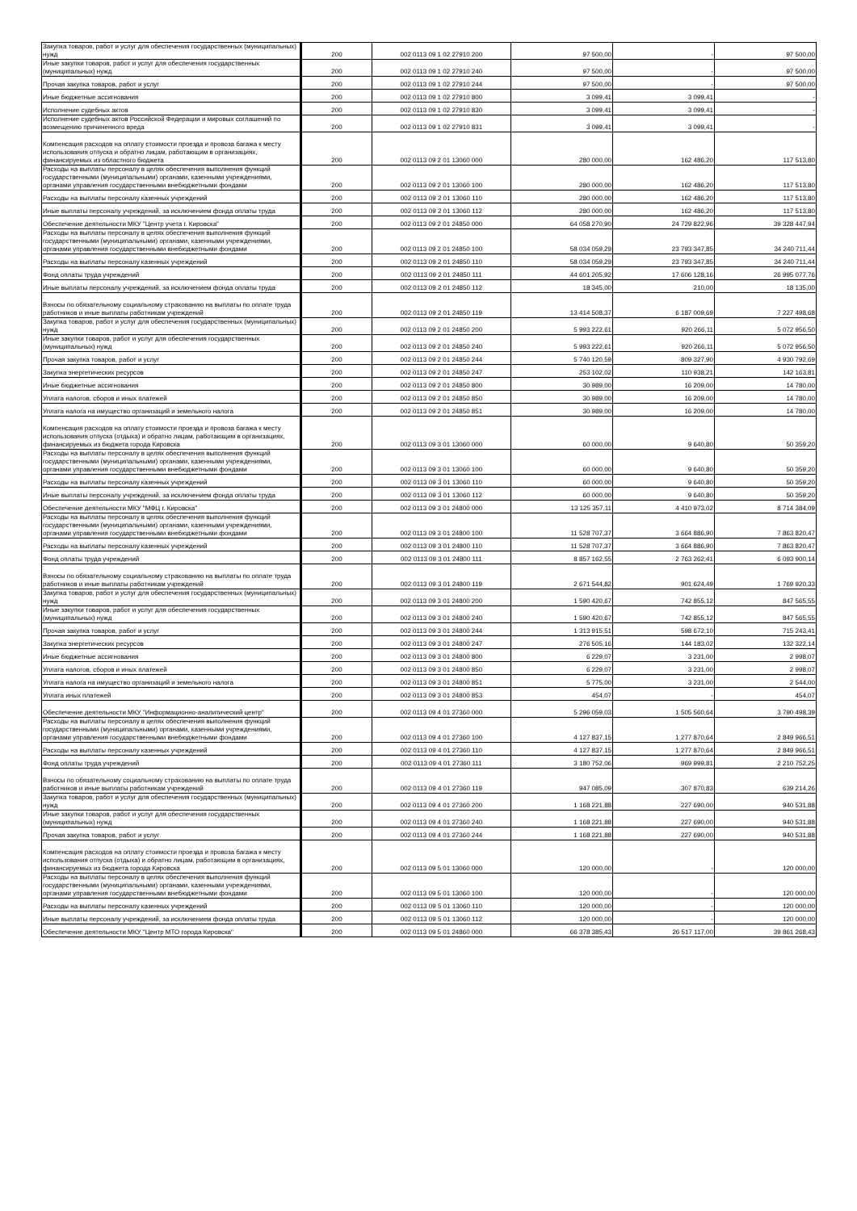| Закупка товаров, работ и услуг для обеспечения государственных (муниципальных) нужд | 200 | 002 0113 09 1 02 27910 200 | 97 500,00 | - | 97 500,00 |
| Иные закупки товаров, работ и услуг для обеспечения государственных (муниципальных) нужд | 200 | 002 0113 09 1 02 27910 240 | 97 500,00 | - | 97 500,00 |
| Прочая закупка товаров, работ и услуг | 200 | 002 0113 09 1 02 27910 244 | 97 500,00 | - | 97 500,00 |
| Иные бюджетные ассигнования | 200 | 002 0113 09 1 02 27910 800 | 3 099,41 | 3 099,41 | - |
| Исполнение судебных актов | 200 | 002 0113 09 1 02 27910 830 | 3 099,41 | 3 099,41 | - |
| Исполнение судебных актов Российской Федерации и мировых соглашений по возмещению причиненного вреда | 200 | 002 0113 09 1 02 27910 831 | 3 099,41 | 3 099,41 | - |
| Компенсация расходов на оплату стоимости проезда и провоза багажа к месту использования отпуска и обратно лицам, работающим в организациях, финансируемых из областного бюджета | 200 | 002 0113 09 2 01 13060 000 | 280 000,00 | 162 486,20 | 117 513,80 |
| Расходы на выплаты персоналу в целях обеспечения выполнения функций государственными (муниципальными) органами, казенными учреждениями, органами управления государственными внебюджетными фондами | 200 | 002 0113 09 2 01 13060 100 | 280 000,00 | 162 486,20 | 117 513,80 |
| Расходы на выплаты персоналу казенных учреждений | 200 | 002 0113 09 2 01 13060 110 | 280 000,00 | 162 486,20 | 117 513,80 |
| Иные выплаты персоналу учреждений, за исключением фонда оплаты труда | 200 | 002 0113 09 2 01 13060 112 | 280 000,00 | 162 486,20 | 117 513,80 |
| Обеспечение деятельности МКУ "Центр учета г. Кировска" | 200 | 002 0113 09 2 01 24850 000 | 64 058 270,90 | 24 729 822,96 | 39 328 447,94 |
| Расходы на выплаты персоналу в целях обеспечения выполнения функций государственными (муниципальными) органами, казенными учреждениями, органами управления государственными внебюджетными фондами | 200 | 002 0113 09 2 01 24850 100 | 58 034 059,29 | 23 793 347,85 | 34 240 711,44 |
| Расходы на выплаты персоналу казенных учреждений | 200 | 002 0113 09 2 01 24850 110 | 58 034 059,29 | 23 793 347,85 | 34 240 711,44 |
| Фонд оплаты труда учреждений | 200 | 002 0113 09 2 01 24850 111 | 44 601 205,92 | 17 606 128,16 | 26 995 077,76 |
| Иные выплаты персоналу учреждений, за исключением фонда оплаты труда | 200 | 002 0113 09 2 01 24850 112 | 18 345,00 | 210,00 | 18 135,00 |
| Взносы по обязательному социальному страхованию на выплаты по оплате труда работников и иные выплаты работникам учреждений | 200 | 002 0113 09 2 01 24850 119 | 13 414 508,37 | 6 187 009,69 | 7 227 498,68 |
| Закупка товаров, работ и услуг для обеспечения государственных (муниципальных) нужд | 200 | 002 0113 09 2 01 24850 200 | 5 993 222,61 | 920 266,11 | 5 072 956,50 |
| Иные закупки товаров, работ и услуг для обеспечения государственных (муниципальных) нужд | 200 | 002 0113 09 2 01 24850 240 | 5 993 222,61 | 920 266,11 | 5 072 956,50 |
| Прочая закупка товаров, работ и услуг | 200 | 002 0113 09 2 01 24850 244 | 5 740 120,59 | 809 327,90 | 4 930 792,69 |
| Закупка энергетических ресурсов | 200 | 002 0113 09 2 01 24850 247 | 253 102,02 | 110 938,21 | 142 163,81 |
| Иные бюджетные ассигнования | 200 | 002 0113 09 2 01 24850 800 | 30 989,00 | 16 209,00 | 14 780,00 |
| Уплата налогов, сборов и иных платежей | 200 | 002 0113 09 2 01 24850 850 | 30 989,00 | 16 209,00 | 14 780,00 |
| Уплата налога на имущество организаций и земельного налога | 200 | 002 0113 09 2 01 24850 851 | 30 989,00 | 16 209,00 | 14 780,00 |
| Компенсация расходов на оплату стоимости проезда и провоза багажа к месту использования отпуска (отдыха) и обратно лицам, работающим в организациях, финансируемых из бюджета города Кировска | 200 | 002 0113 09 3 01 13060 000 | 60 000,00 | 9 640,80 | 50 359,20 |
| Расходы на выплаты персоналу в целях обеспечения выполнения функций государственными (муниципальными) органами, казенными учреждениями, органами управления государственными внебюджетными фондами | 200 | 002 0113 09 3 01 13060 100 | 60 000,00 | 9 640,80 | 50 359,20 |
| Расходы на выплаты персоналу казенных учреждений | 200 | 002 0113 09 3 01 13060 110 | 60 000,00 | 9 640,80 | 50 359,20 |
| Иные выплаты персоналу учреждений, за исключением фонда оплаты труда | 200 | 002 0113 09 3 01 13060 112 | 60 000,00 | 9 640,80 | 50 359,20 |
| Обеспечение деятельности МКУ "МФЦ г. Кировска" | 200 | 002 0113 09 3 01 24800 000 | 13 125 357,11 | 4 410 973,02 | 8 714 384,09 |
| Расходы на выплаты персоналу в целях обеспечения выполнения функций государственными (муниципальными) органами, казенными учреждениями, органами управления государственными внебюджетными фондами | 200 | 002 0113 09 3 01 24800 100 | 11 528 707,37 | 3 664 886,90 | 7 863 820,47 |
| Расходы на выплаты персоналу казенных учреждений | 200 | 002 0113 09 3 01 24800 110 | 11 528 707,37 | 3 664 886,90 | 7 863 820,47 |
| Фонд оплаты труда учреждений | 200 | 002 0113 09 3 01 24800 111 | 8 857 162,55 | 2 763 262,41 | 6 093 900,14 |
| Взносы по обязательному социальному страхованию на выплаты по оплате труда работников и иные выплаты работникам учреждений | 200 | 002 0113 09 3 01 24800 119 | 2 671 544,82 | 901 624,49 | 1 769 920,33 |
| Закупка товаров, работ и услуг для обеспечения государственных (муниципальных) нужд | 200 | 002 0113 09 3 01 24800 200 | 1 590 420,67 | 742 855,12 | 847 565,55 |
| Иные закупки товаров, работ и услуг для обеспечения государственных (муниципальных) нужд | 200 | 002 0113 09 3 01 24800 240 | 1 590 420,67 | 742 855,12 | 847 565,55 |
| Прочая закупка товаров, работ и услуг | 200 | 002 0113 09 3 01 24800 244 | 1 313 915,51 | 598 672,10 | 715 243,41 |
| Закупка энергетических ресурсов | 200 | 002 0113 09 3 01 24800 247 | 276 505,16 | 144 183,02 | 132 322,14 |
| Иные бюджетные ассигнования | 200 | 002 0113 09 3 01 24800 800 | 6 229,07 | 3 231,00 | 2 998,07 |
| Уплата налогов, сборов и иных платежей | 200 | 002 0113 09 3 01 24800 850 | 6 229,07 | 3 231,00 | 2 998,07 |
| Уплата налога на имущество организаций и земельного налога | 200 | 002 0113 09 3 01 24800 851 | 5 775,00 | 3 231,00 | 2 544,00 |
| Уплата иных платежей | 200 | 002 0113 09 3 01 24800 853 | 454,07 | - | 454,07 |
| Обеспечение деятельности МКУ "Информационно-аналитический центр" | 200 | 002 0113 09 4 01 27360 000 | 5 296 059,03 | 1 505 560,64 | 3 790 498,39 |
| Расходы на выплаты персоналу в целях обеспечения выполнения функций государственными (муниципальными) органами, казенными учреждениями, органами управления государственными внебюджетными фондами | 200 | 002 0113 09 4 01 27360 100 | 4 127 837,15 | 1 277 870,64 | 2 849 966,51 |
| Расходы на выплаты персоналу казенных учреждений | 200 | 002 0113 09 4 01 27360 110 | 4 127 837,15 | 1 277 870,64 | 2 849 966,51 |
| Фонд оплаты труда учреждений | 200 | 002 0113 09 4 01 27360 111 | 3 180 752,06 | 969 999,81 | 2 210 752,25 |
| Взносы по обязательному социальному страхованию на выплаты по оплате труда работников и иные выплаты работникам учреждений | 200 | 002 0113 09 4 01 27360 119 | 947 085,09 | 307 870,83 | 639 214,26 |
| Закупка товаров, работ и услуг для обеспечения государственных (муниципальных) нужд | 200 | 002 0113 09 4 01 27360 200 | 1 168 221,88 | 227 690,00 | 940 531,88 |
| Иные закупки товаров, работ и услуг для обеспечения государственных (муниципальных) нужд | 200 | 002 0113 09 4 01 27360 240 | 1 168 221,88 | 227 690,00 | 940 531,88 |
| Прочая закупка товаров, работ и услуг | 200 | 002 0113 09 4 01 27360 244 | 1 168 221,88 | 227 690,00 | 940 531,88 |
| Компенсация расходов на оплату стоимости проезда и провоза багажа к месту использования отпуска (отдыха) и обратно лицам, работающим в организациях, финансируемых из бюджета города Кировска | 200 | 002 0113 09 5 01 13060 000 | 120 000,00 | - | 120 000,00 |
| Расходы на выплаты персоналу в целях обеспечения выполнения функций государственными (муниципальными) органами, казенными учреждениями, органами управления государственными внебюджетными фондами | 200 | 002 0113 09 5 01 13060 100 | 120 000,00 | - | 120 000,00 |
| Расходы на выплаты персоналу казенных учреждений | 200 | 002 0113 09 5 01 13060 110 | 120 000,00 | - | 120 000,00 |
| Иные выплаты персоналу учреждений, за исключением фонда оплаты труда | 200 | 002 0113 09 5 01 13060 112 | 120 000,00 | - | 120 000,00 |
| Обеспечение деятельности МКУ "Центр МТО города Кировска" | 200 | 002 0113 09 5 01 24860 000 | 66 378 385,43 | 26 517 117,00 | 39 861 268,43 |